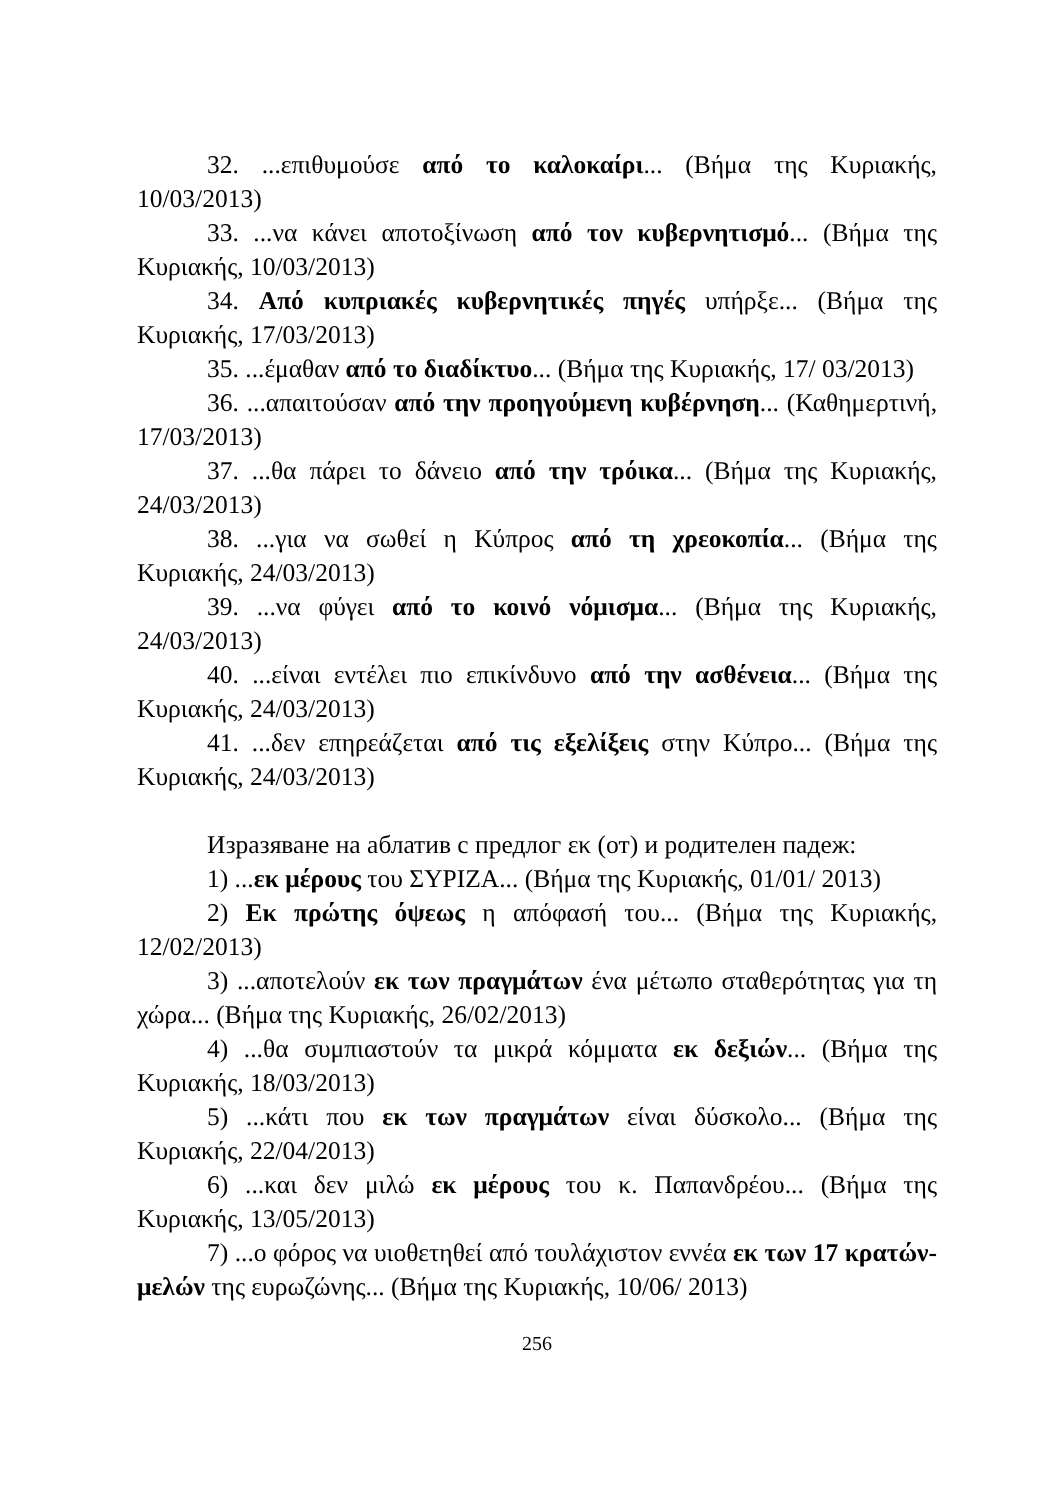32. ...επιθυμούσε από το καλοκαίρι... (Βήμα της Κυριακής, 10/03/2013)
33. ...να κάνει αποτοξίνωση από τον κυβερνητισμό... (Βήμα της Κυριακής, 10/03/2013)
34. Από κυπριακές κυβερνητικές πηγές υπήρξε... (Βήμα της Κυριακής, 17/03/2013)
35. ...έμαθαν από το διαδίκτυο... (Βήμα της Κυριακής, 17/ 03/2013)
36. ...απαιτούσαν από την προηγούμενη κυβέρνηση... (Καθημερτινή, 17/03/2013)
37. ...θα πάρει το δάνειο από την τρόικα... (Βήμα της Κυριακής, 24/03/2013)
38. ...για να σωθεί η Κύπρος από τη χρεοκοπία... (Βήμα της Κυριακής, 24/03/2013)
39. ...να φύγει από το κοινό νόμισμα... (Βήμα της Κυριακής, 24/03/2013)
40. ...είναι εντέλει πιο επικίνδυνο από την ασθένεια... (Βήμα της Κυριακής, 24/03/2013)
41. ...δεν επηρεάζεται από τις εξελίξεις στην Κύπρο... (Βήμα της Κυριακής, 24/03/2013)
Изразяване на аблатив с предлог εκ (от) и родителен падеж:
1) ...εκ μέρους του ΣΥΡΙΖΑ... (Βήμα της Κυριακής, 01/01/ 2013)
2) Εκ πρώτης όψεως η απόφασή του... (Βήμα της Κυριακής, 12/02/2013)
3) ...αποτελούν εκ των πραγμάτων ένα μέτωπο σταθερότητας για τη χώρα... (Βήμα της Κυριακής, 26/02/2013)
4) ...θα συμπιαστούν τα μικρά κόμματα εκ δεξιών... (Βήμα της Κυριακής, 18/03/2013)
5) ...κάτι που εκ των πραγμάτων είναι δύσκολο... (Βήμα της Κυριακής, 22/04/2013)
6) ...και δεν μιλώ εκ μέρους του κ. Παπανδρέου... (Βήμα της Κυριακής, 13/05/2013)
7) ...ο φόρος να υιοθετηθεί από τουλάχιστον εννέα εκ των 17 κρατών-μελών της ευρωζώνης... (Βήμα της Κυριακής, 10/06/ 2013)
256